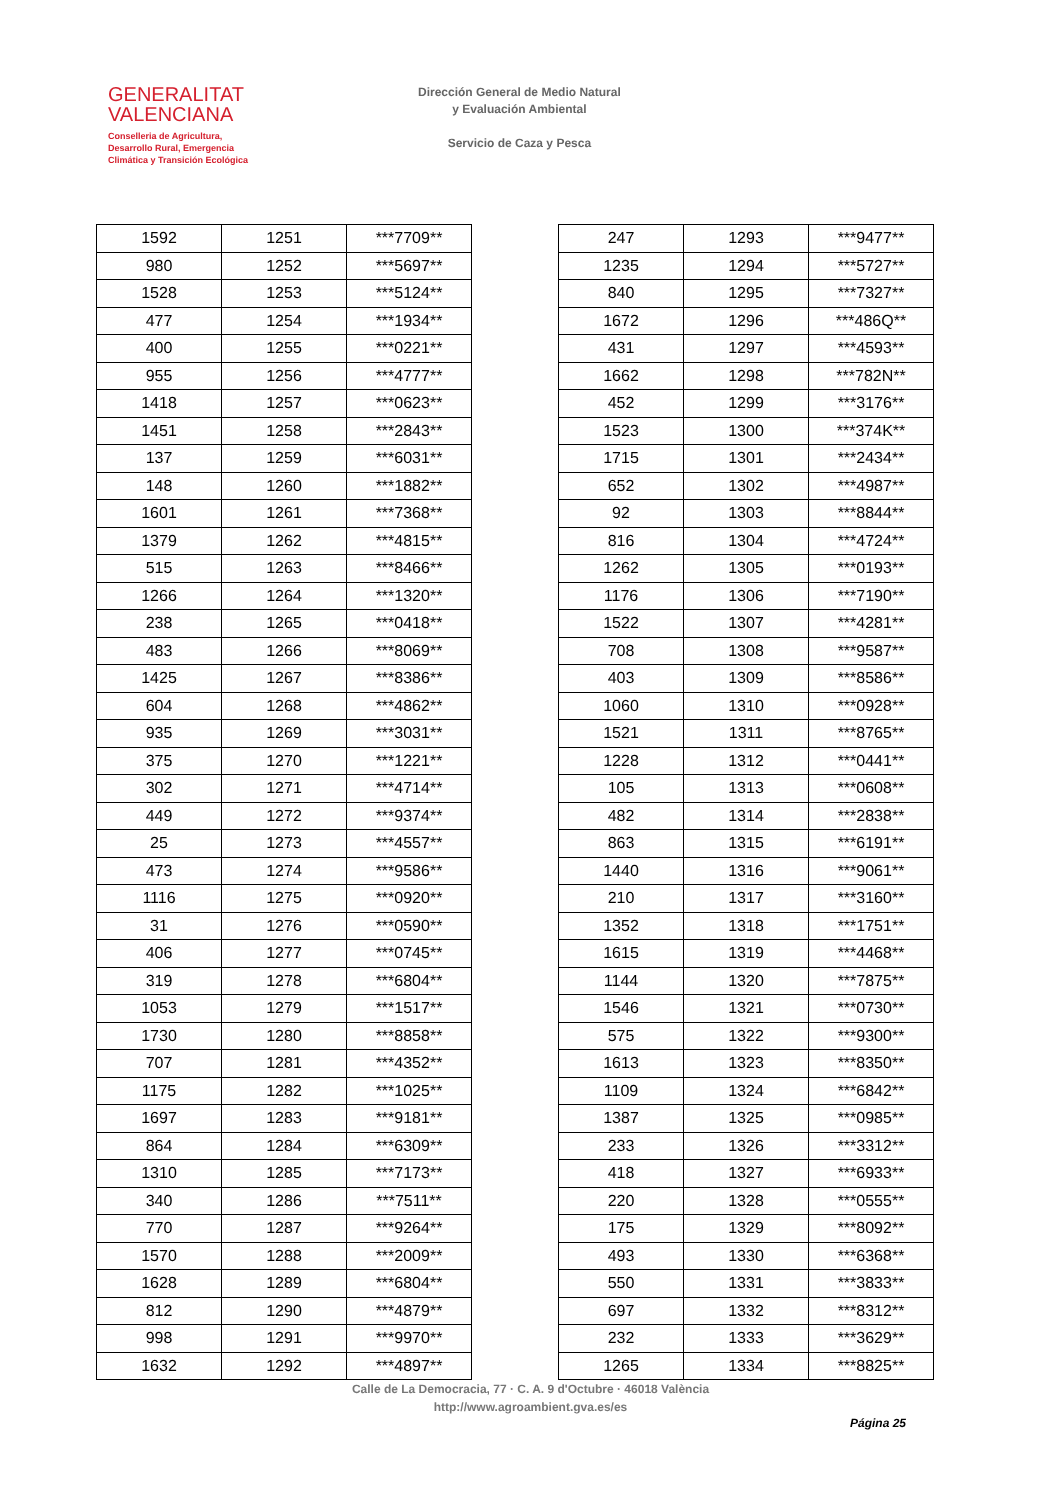GENERALITAT
VALENCIANA
Conselleria de Agricultura,
Desarrollo Rural, Emergencia
Climática y Transición Ecológica
Dirección General de Medio Natural
y Evaluación Ambiental
Servicio de Caza y Pesca
| 1592 | 1251 | ***7709** |
| 980 | 1252 | ***5697** |
| 1528 | 1253 | ***5124** |
| 477 | 1254 | ***1934** |
| 400 | 1255 | ***0221** |
| 955 | 1256 | ***4777** |
| 1418 | 1257 | ***0623** |
| 1451 | 1258 | ***2843** |
| 137 | 1259 | ***6031** |
| 148 | 1260 | ***1882** |
| 1601 | 1261 | ***7368** |
| 1379 | 1262 | ***4815** |
| 515 | 1263 | ***8466** |
| 1266 | 1264 | ***1320** |
| 238 | 1265 | ***0418** |
| 483 | 1266 | ***8069** |
| 1425 | 1267 | ***8386** |
| 604 | 1268 | ***4862** |
| 935 | 1269 | ***3031** |
| 375 | 1270 | ***1221** |
| 302 | 1271 | ***4714** |
| 449 | 1272 | ***9374** |
| 25 | 1273 | ***4557** |
| 473 | 1274 | ***9586** |
| 1116 | 1275 | ***0920** |
| 31 | 1276 | ***0590** |
| 406 | 1277 | ***0745** |
| 319 | 1278 | ***6804** |
| 1053 | 1279 | ***1517** |
| 1730 | 1280 | ***8858** |
| 707 | 1281 | ***4352** |
| 1175 | 1282 | ***1025** |
| 1697 | 1283 | ***9181** |
| 864 | 1284 | ***6309** |
| 1310 | 1285 | ***7173** |
| 340 | 1286 | ***7511** |
| 770 | 1287 | ***9264** |
| 1570 | 1288 | ***2009** |
| 1628 | 1289 | ***6804** |
| 812 | 1290 | ***4879** |
| 998 | 1291 | ***9970** |
| 1632 | 1292 | ***4897** |
| 247 | 1293 | ***9477** |
| 1235 | 1294 | ***5727** |
| 840 | 1295 | ***7327** |
| 1672 | 1296 | ***486Q** |
| 431 | 1297 | ***4593** |
| 1662 | 1298 | ***782N** |
| 452 | 1299 | ***3176** |
| 1523 | 1300 | ***374K** |
| 1715 | 1301 | ***2434** |
| 652 | 1302 | ***4987** |
| 92 | 1303 | ***8844** |
| 816 | 1304 | ***4724** |
| 1262 | 1305 | ***0193** |
| 1176 | 1306 | ***7190** |
| 1522 | 1307 | ***4281** |
| 708 | 1308 | ***9587** |
| 403 | 1309 | ***8586** |
| 1060 | 1310 | ***0928** |
| 1521 | 1311 | ***8765** |
| 1228 | 1312 | ***0441** |
| 105 | 1313 | ***0608** |
| 482 | 1314 | ***2838** |
| 863 | 1315 | ***6191** |
| 1440 | 1316 | ***9061** |
| 210 | 1317 | ***3160** |
| 1352 | 1318 | ***1751** |
| 1615 | 1319 | ***4468** |
| 1144 | 1320 | ***7875** |
| 1546 | 1321 | ***0730** |
| 575 | 1322 | ***9300** |
| 1613 | 1323 | ***8350** |
| 1109 | 1324 | ***6842** |
| 1387 | 1325 | ***0985** |
| 233 | 1326 | ***3312** |
| 418 | 1327 | ***6933** |
| 220 | 1328 | ***0555** |
| 175 | 1329 | ***8092** |
| 493 | 1330 | ***6368** |
| 550 | 1331 | ***3833** |
| 697 | 1332 | ***8312** |
| 232 | 1333 | ***3629** |
| 1265 | 1334 | ***8825** |
Calle de La Democracia, 77 · C. A. 9 d'Octubre · 46018 València
http://www.agroambient.gva.es/es
Página 25